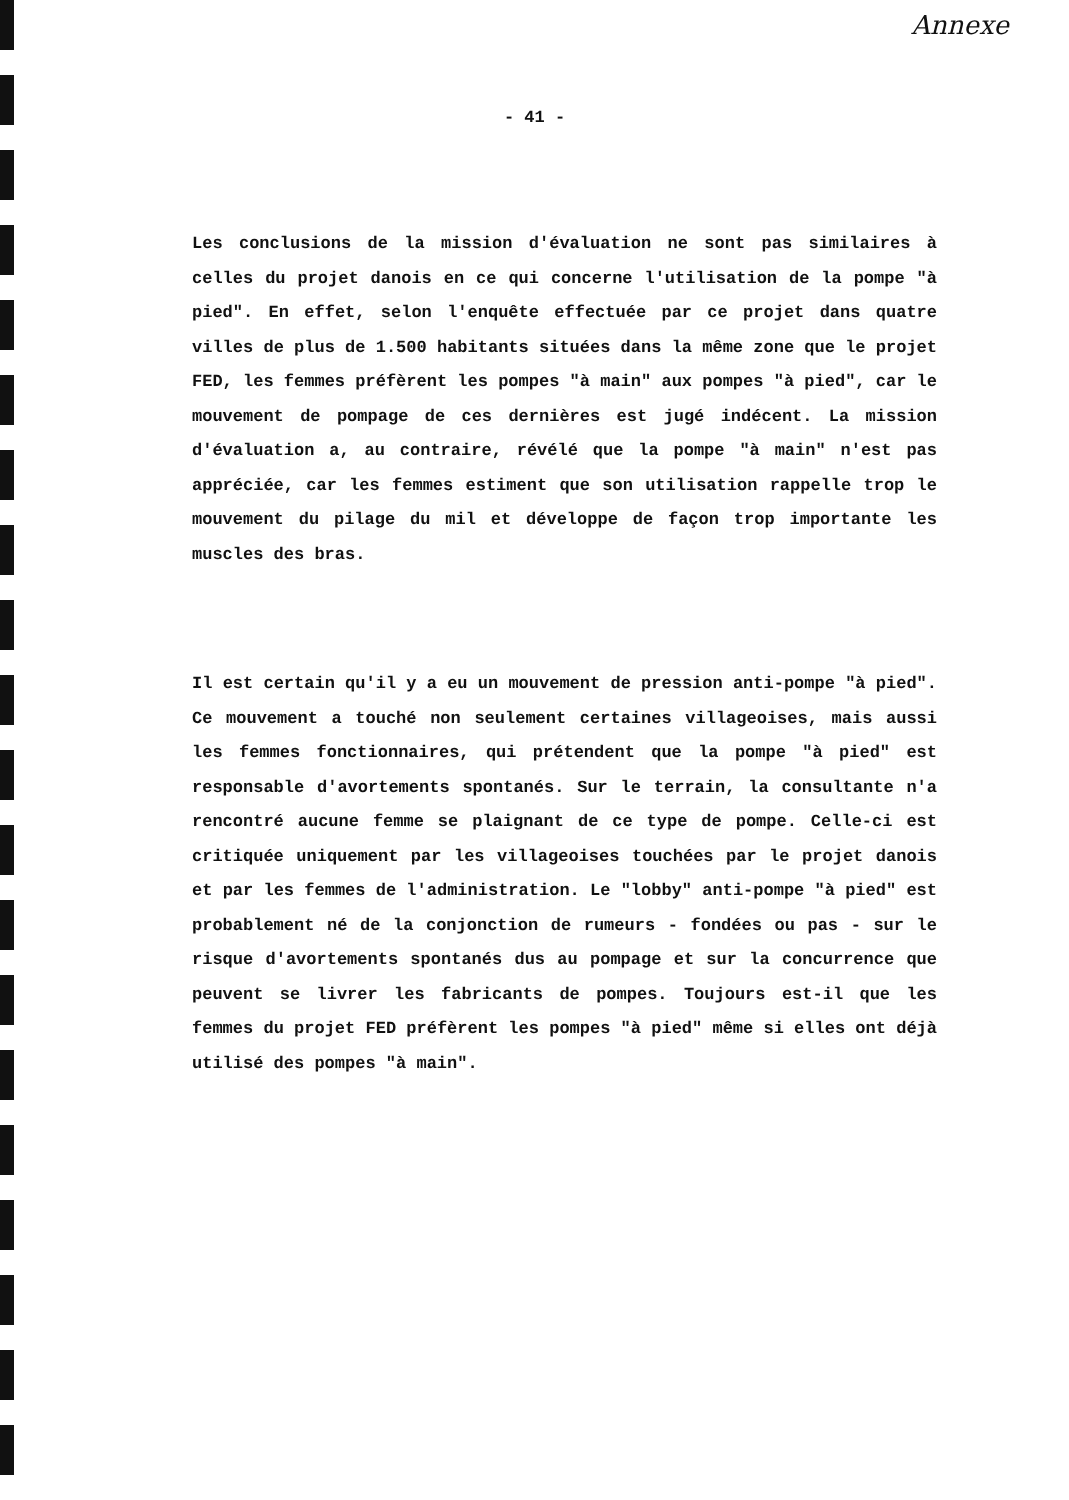Annexe
- 41 -
Les conclusions de la mission d'évaluation ne sont pas similaires à celles du projet danois en ce qui concerne l'utilisation de la pompe "à pied". En effet, selon l'enquête effectuée par ce projet dans quatre villes de plus de 1.500 habitants situées dans la même zone que le projet FED, les femmes préfèrent les pompes "à main" aux pompes "à pied", car le mouvement de pompage de ces dernières est jugé indécent. La mission d'évaluation a, au contraire, révélé que la pompe "à main" n'est pas appréciée, car les femmes estiment que son utilisation rappelle trop le mouvement du pilage du mil et développe de façon trop importante les muscles des bras.
Il est certain qu'il y a eu un mouvement de pression anti-pompe "à pied". Ce mouvement a touché non seulement certaines villageoises, mais aussi les femmes fonctionnaires, qui prétendent que la pompe "à pied" est responsable d'avortements spontanés. Sur le terrain, la consultante n'a rencontré aucune femme se plaignant de ce type de pompe. Celle-ci est critiquée uniquement par les villageoises touchées par le projet danois et par les femmes de l'administration. Le "lobby" anti-pompe "à pied" est probablement né de la conjonction de rumeurs - fondées ou pas - sur le risque d'avortements spontanés dus au pompage et sur la concurrence que peuvent se livrer les fabricants de pompes. Toujours est-il que les femmes du projet FED préfèrent les pompes "à pied" même si elles ont déjà utilisé des pompes "à main".